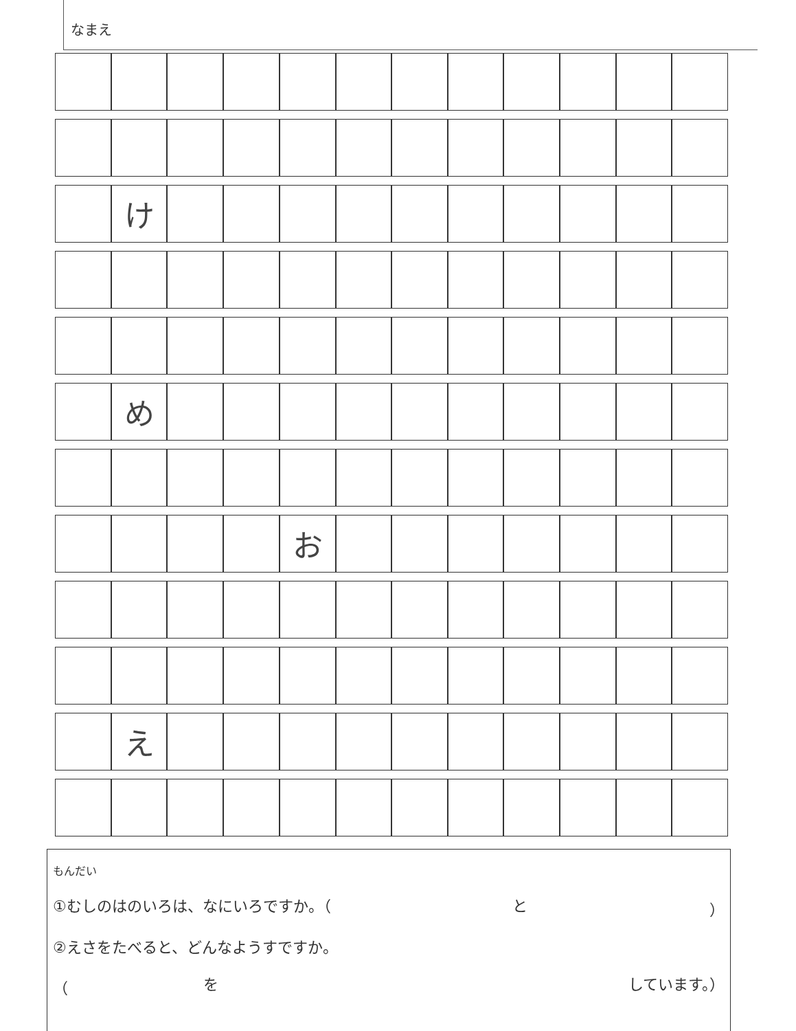なまえ
| | け | | | | | | | | | | |
| | め | | | | | | | | | | |
| | | | | お | | | | | | | |
| | え | | | | | | | | | | |
もんだい
①むしのはのいろは、なにいろですか。（ と ）
②えさをたべると、どんなようすですか。
（ を しています。）